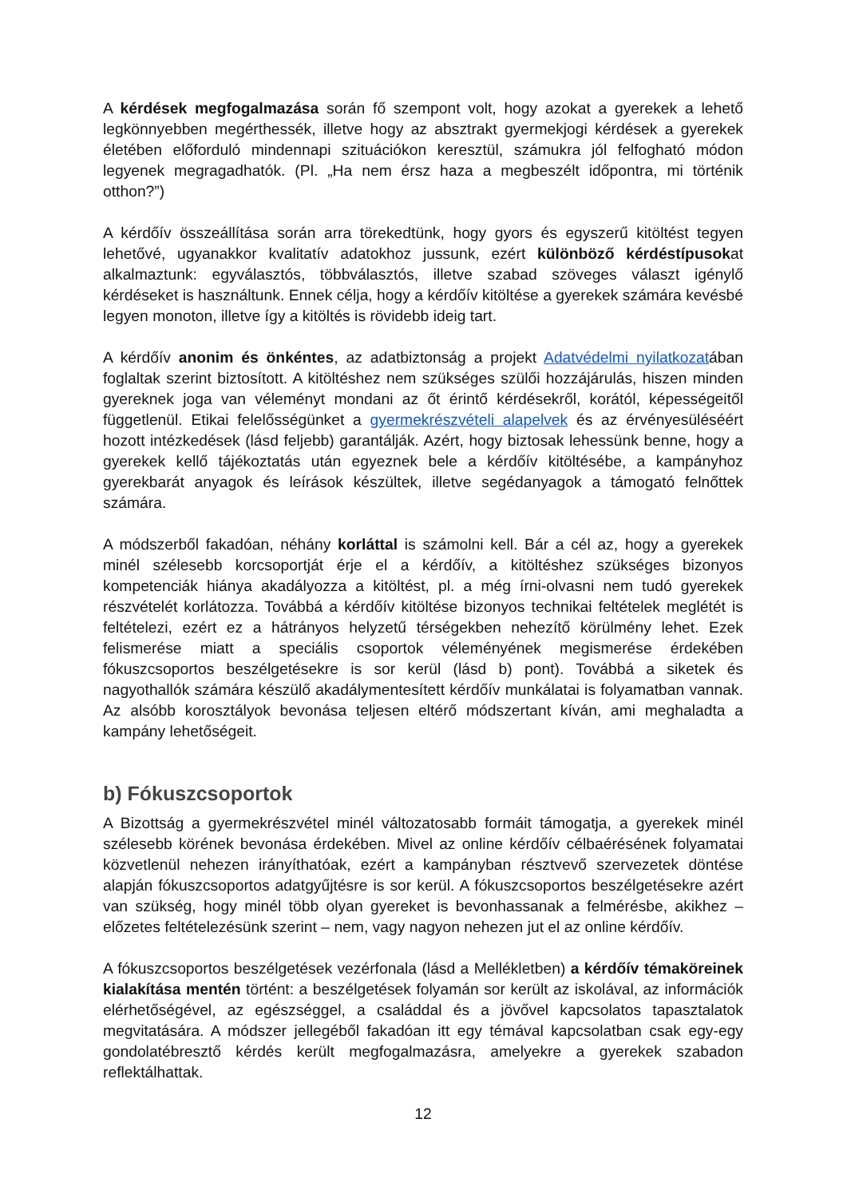A kérdések megfogalmazása során fő szempont volt, hogy azokat a gyerekek a lehető legkönnyebben megérthessék, illetve hogy az absztrakt gyermekjogi kérdések a gyerekek életében előforduló mindennapi szituációkon keresztül, számukra jól felfogható módon legyenek megragadhatók. (Pl. „Ha nem érsz haza a megbeszélt időpontra, mi történik otthon?”)
A kérdőív összeállítása során arra törekedtünk, hogy gyors és egyszerű kitöltést tegyen lehetővé, ugyanakkor kvalitatív adatokhoz jussunk, ezért különböző kérdéstípusokat alkalmaztunk: egyválasztós, többválasztós, illetve szabad szöveges választ igénylő kérdéseket is használtunk. Ennek célja, hogy a kérdőív kitöltése a gyerekek számára kevésbé legyen monoton, illetve így a kitöltés is rövidebb ideig tart.
A kérdőív anonim és önkéntes, az adatbiztonság a projekt Adatvédelmi nyilatkozatában foglaltak szerint biztosított. A kitöltéshez nem szükséges szülői hozzájárulás, hiszen minden gyereknek joga van véleményt mondani az őt érintő kérdésekről, korától, képességeitől függetlenül. Etikai felelősségünket a gyermekrészvételi alapelvek és az érvényesüléséért hozott intézkedések (lásd feljebb) garantálják. Azért, hogy biztosak lehessünk benne, hogy a gyerekek kellő tájékoztatás után egyeznek bele a kérdőív kitöltésébe, a kampányhoz gyerekbarát anyagok és leírások készültek, illetve segédanyagok a támogató felnőttek számára.
A módszerből fakadóan, néhány korláttal is számolni kell. Bár a cél az, hogy a gyerekek minél szélesebb korcsoportját érje el a kérdőív, a kitöltéshez szükséges bizonyos kompetenciák hiánya akadályozza a kitöltést, pl. a még írni-olvasni nem tudó gyerekek részvételét korlátozza. Továbbá a kérdőív kitöltése bizonyos technikai feltételek meglétét is feltételezi, ezért ez a hátrányos helyzetű térségekben nehezítő körülmény lehet. Ezek felismerése miatt a speciális csoportok véleményének megismerése érdekében fókuszcsoportos beszélgetésekre is sor kerül (lásd b) pont). Továbbá a siketek és nagyothallók számára készülő akadálymentesített kérdőív munkálatai is folyamatban vannak. Az alsóbb korosztályok bevonása teljesen eltérő módszertant kíván, ami meghaladta a kampány lehetőségeit.
b) Fókuszcsoportok
A Bizottság a gyermekrészvétel minél változatosabb formáit támogatja, a gyerekek minél szélesebb körének bevonása érdekében. Mivel az online kérdőív célbaérésének folyamatai közvetlenül nehezen irányíthatóak, ezért a kampányban résztvevő szervezetek döntése alapján fókuszcsoportos adatgyűjtésre is sor kerül. A fókuszcsoportos beszélgetésekre azért van szükség, hogy minél több olyan gyereket is bevonhassanak a felmérésbe, akikhez – előzetes feltételezésünk szerint – nem, vagy nagyon nehezen jut el az online kérdőív.
A fókuszcsoportos beszélgetések vezérfonala (lásd a Mellékletben) a kérdőív témaköreinek kialakítása mentén történt: a beszélgetések folyamán sor került az iskolával, az információk elérhetőségével, az egészséggel, a családdal és a jövővel kapcsolatos tapasztalatok megvitatására. A módszer jellegéből fakadóan itt egy témával kapcsolatban csak egy-egy gondolatébresztő kérdés került megfogalmazásra, amelyekre a gyerekek szabadon reflektálhattak.
12